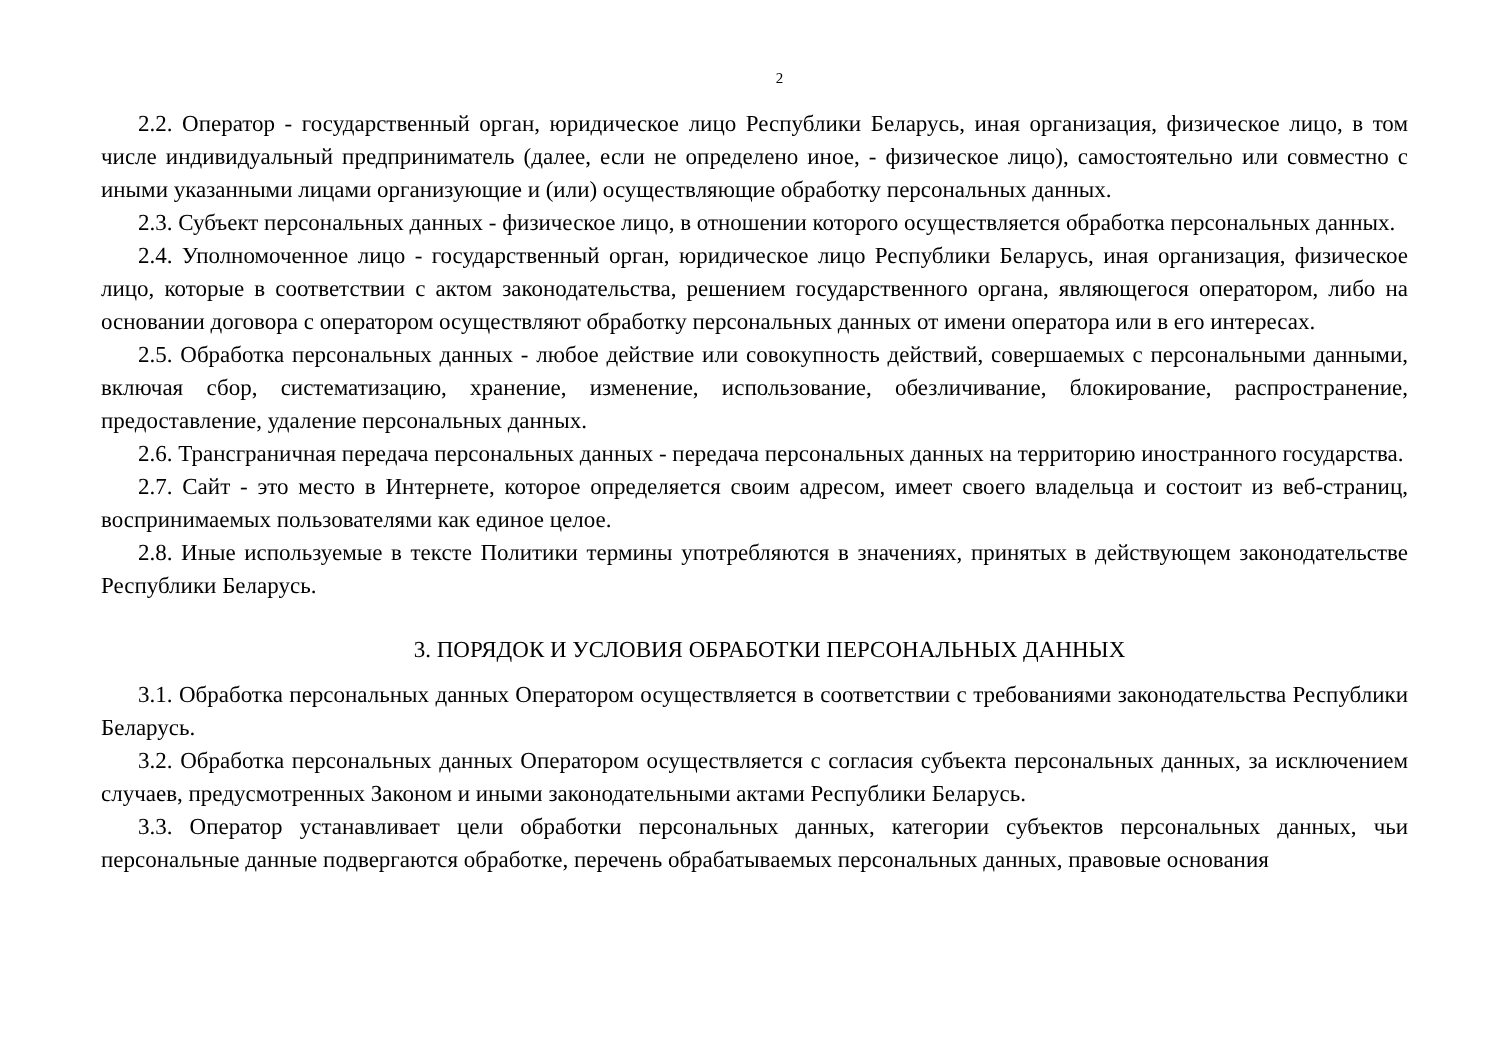2
2.2. Оператор - государственный орган, юридическое лицо Республики Беларусь, иная организация, физическое лицо, в том числе индивидуальный предприниматель (далее, если не определено иное, - физическое лицо), самостоятельно или совместно с иными указанными лицами организующие и (или) осуществляющие обработку персональных данных.
2.3. Субъект персональных данных - физическое лицо, в отношении которого осуществляется обработка персональных данных.
2.4. Уполномоченное лицо - государственный орган, юридическое лицо Республики Беларусь, иная организация, физическое лицо, которые в соответствии с актом законодательства, решением государственного органа, являющегося оператором, либо на основании договора с оператором осуществляют обработку персональных данных от имени оператора или в его интересах.
2.5. Обработка персональных данных - любое действие или совокупность действий, совершаемых с персональными данными, включая сбор, систематизацию, хранение, изменение, использование, обезличивание, блокирование, распространение, предоставление, удаление персональных данных.
2.6. Трансграничная передача персональных данных - передача персональных данных на территорию иностранного государства.
2.7. Сайт - это место в Интернете, которое определяется своим адресом, имеет своего владельца и состоит из веб-страниц, воспринимаемых пользователями как единое целое.
2.8. Иные используемые в тексте Политики термины употребляются в значениях, принятых в действующем законодательстве Республики Беларусь.
3. ПОРЯДОК И УСЛОВИЯ ОБРАБОТКИ ПЕРСОНАЛЬНЫХ ДАННЫХ
3.1. Обработка персональных данных Оператором осуществляется в соответствии с требованиями законодательства Республики Беларусь.
3.2. Обработка персональных данных Оператором осуществляется с согласия субъекта персональных данных, за исключением случаев, предусмотренных Законом и иными законодательными актами Республики Беларусь.
3.3. Оператор устанавливает цели обработки персональных данных, категории субъектов персональных данных, чьи персональные данные подвергаются обработке, перечень обрабатываемых персональных данных, правовые основания